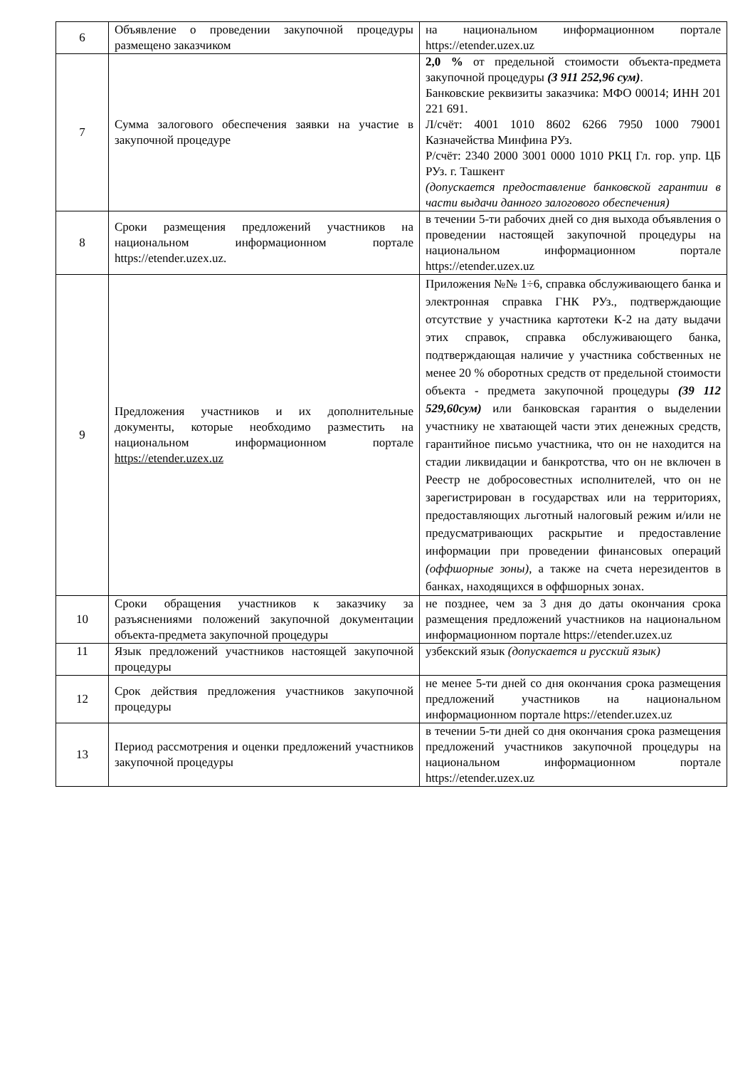| 6 | Объявление о проведении закупочной процедуры размещено заказчиком | на национальном информационном портале https://etender.uzex.uz |
| 7 | Сумма залогового обеспечения заявки на участие в закупочной процедуре | 2,0 % от предельной стоимости объекта-предмета закупочной процедуры (3 911 252,96 сум) . Банковские реквизиты заказчика: МФО 00014; ИНН 201 221 691. Л/счёт: 4001 1010 8602 6266 7950 1000 79001 Казначейства Минфина РУз. Р/счёт: 2340 2000 3001 0000 1010 РКЦ Гл. гор. упр. ЦБ РУз. г. Ташкент (допускается предоставление банковской гарантии в части выдачи данного залогового обеспечения) |
| 8 | Сроки размещения предложений участников на национальном информационном портале https://etender.uzex.uz. | в течении 5-ти рабочих дней со дня выхода объявления о проведении настоящей закупочной процедуры на национальном информационном портале https://etender.uzex.uz |
| 9 | Предложения участников и их дополнительные документы, которые необходимо разместить на национальном информационном портале https://etender.uzex.uz | Приложения №№ 1÷6, справка обслуживающего банка и электронная справка ГНК РУз., подтверждающие отсутствие у участника картотеки К-2 на дату выдачи этих справок, справка обслуживающего банка, подтверждающая наличие у участника собственных не менее 20 % оборотных средств от предельной стоимости объекта - предмета закупочной процедуры (39 112 529,60сум) или банковская гарантия о выделении участнику не хватающей части этих денежных средств, гарантийное письмо участника, что он не находится на стадии ликвидации и банкротства, что он не включен в Реестр не добросовестных исполнителей, что он не зарегистрирован в государствах или на территориях, предоставляющих льготный налоговый режим и/или не предусматривающих раскрытие и предоставление информации при проведении финансовых операций (оффшорные зоны) , а также на счета нерезидентов в банках, находящихся в оффшорных зонах. |
| 10 | Сроки обращения участников к заказчику за разъяснениями положений закупочной документации объекта-предмета закупочной процедуры | не позднее, чем за 3 дня до даты окончания срока размещения предложений участников на национальном информационном портале https://etender.uzex.uz |
| 11 | Язык предложений участников настоящей закупочной процедуры | узбекский язык (допускается и русский язык) |
| 12 | Срок действия предложения участников закупочной процедуры | не менее 5-ти дней со дня окончания срока размещения предложений участников на национальном информационном портале https://etender.uzex.uz |
| 13 | Период рассмотрения и оценки предложений участников закупочной процедуры | в течении 5-ти дней со дня окончания срока размещения предложений участников закупочной процедуры на национальном информационном портале https://etender.uzex.uz |